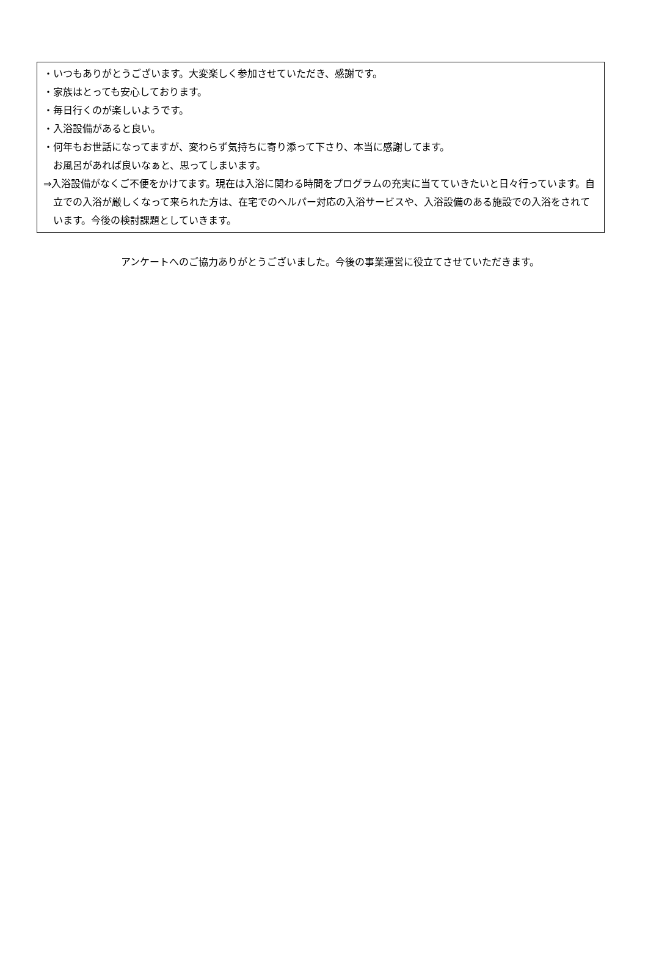・いつもありがとうございます。大変楽しく参加させていただき、感謝です。
・家族はとっても安心しております。
・毎日行くのが楽しいようです。
・入浴設備があると良い。
・何年もお世話になってますが、変わらず気持ちに寄り添って下さり、本当に感謝してます。
お風呂があれば良いなぁと、思ってしまいます。
⇒入浴設備がなくご不便をかけてます。現在は入浴に関わる時間をプログラムの充実に当てていきたいと日々行っています。自立での入浴が厳しくなって来られた方は、在宅でのヘルパー対応の入浴サービスや、入浴設備のある施設での入浴をされています。今後の検討課題としていきます。
アンケートへのご協力ありがとうございました。今後の事業運営に役立てさせていただきます。